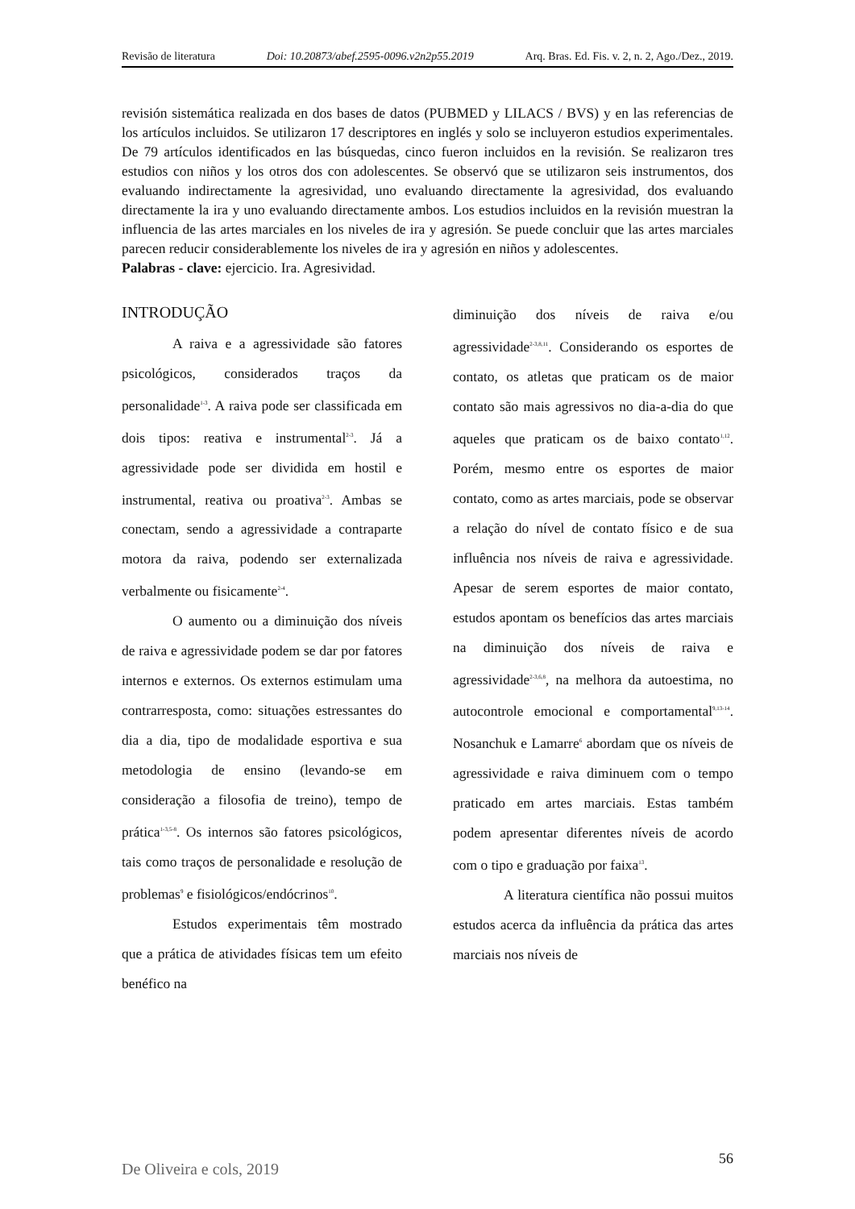Revisão de literatura Doi: 10.20873/abef.2595-0096.v2n2p55.2019 Arq. Bras. Ed. Fis. v. 2, n. 2, Ago./Dez., 2019.
revisión sistemática realizada en dos bases de datos (PUBMED y LILACS / BVS) y en las referencias de los artículos incluidos. Se utilizaron 17 descriptores en inglés y solo se incluyeron estudios experimentales. De 79 artículos identificados en las búsquedas, cinco fueron incluidos en la revisión. Se realizaron tres estudios con niños y los otros dos con adolescentes. Se observó que se utilizaron seis instrumentos, dos evaluando indirectamente la agresividad, uno evaluando directamente la agresividad, dos evaluando directamente la ira y uno evaluando directamente ambos. Los estudios incluidos en la revisión muestran la influencia de las artes marciales en los niveles de ira y agresión. Se puede concluir que las artes marciales parecen reducir considerablemente los niveles de ira y agresión en niños y adolescentes.
Palabras - clave: ejercicio. Ira. Agresividad.
INTRODUÇÃO
A raiva e a agressividade são fatores psicológicos, considerados traços da personalidade<sup>1-3</sup>. A raiva pode ser classificada em dois tipos: reativa e instrumental<sup>2-3</sup>. Já a agressividade pode ser dividida em hostil e instrumental, reativa ou proativa<sup>2-3</sup>. Ambas se conectam, sendo a agressividade a contraparte motora da raiva, podendo ser externalizada verbalmente ou fisicamente<sup>2-4</sup>.
O aumento ou a diminuição dos níveis de raiva e agressividade podem se dar por fatores internos e externos. Os externos estimulam uma contrarresposta, como: situações estressantes do dia a dia, tipo de modalidade esportiva e sua metodologia de ensino (levando-se em consideração a filosofia de treino), tempo de prática<sup>1-3,5-8</sup>. Os internos são fatores psicológicos, tais como traços de personalidade e resolução de problemas<sup>9</sup> e fisiológicos/endócrinos<sup>10</sup>.
Estudos experimentais têm mostrado que a prática de atividades físicas tem um efeito benéfico na
diminuição dos níveis de raiva e/ou agressividade<sup>2-3,8,11</sup>. Considerando os esportes de contato, os atletas que praticam os de maior contato são mais agressivos no dia-a-dia do que aqueles que praticam os de baixo contato<sup>1,12</sup>. Porém, mesmo entre os esportes de maior contato, como as artes marciais, pode se observar a relação do nível de contato físico e de sua influência nos níveis de raiva e agressividade. Apesar de serem esportes de maior contato, estudos apontam os benefícios das artes marciais na diminuição dos níveis de raiva e agressividade<sup>2-3,6,8</sup>, na melhora da autoestima, no autocontrole emocional e comportamental<sup>9,13-14</sup>. Nosanchuk e Lamarre<sup>6</sup> abordam que os níveis de agressividade e raiva diminuem com o tempo praticado em artes marciais. Estas também podem apresentar diferentes níveis de acordo com o tipo e graduação por faixa<sup>13</sup>.
A literatura científica não possui muitos estudos acerca da influência da prática das artes marciais nos níveis de
De Oliveira e cols, 2019 56